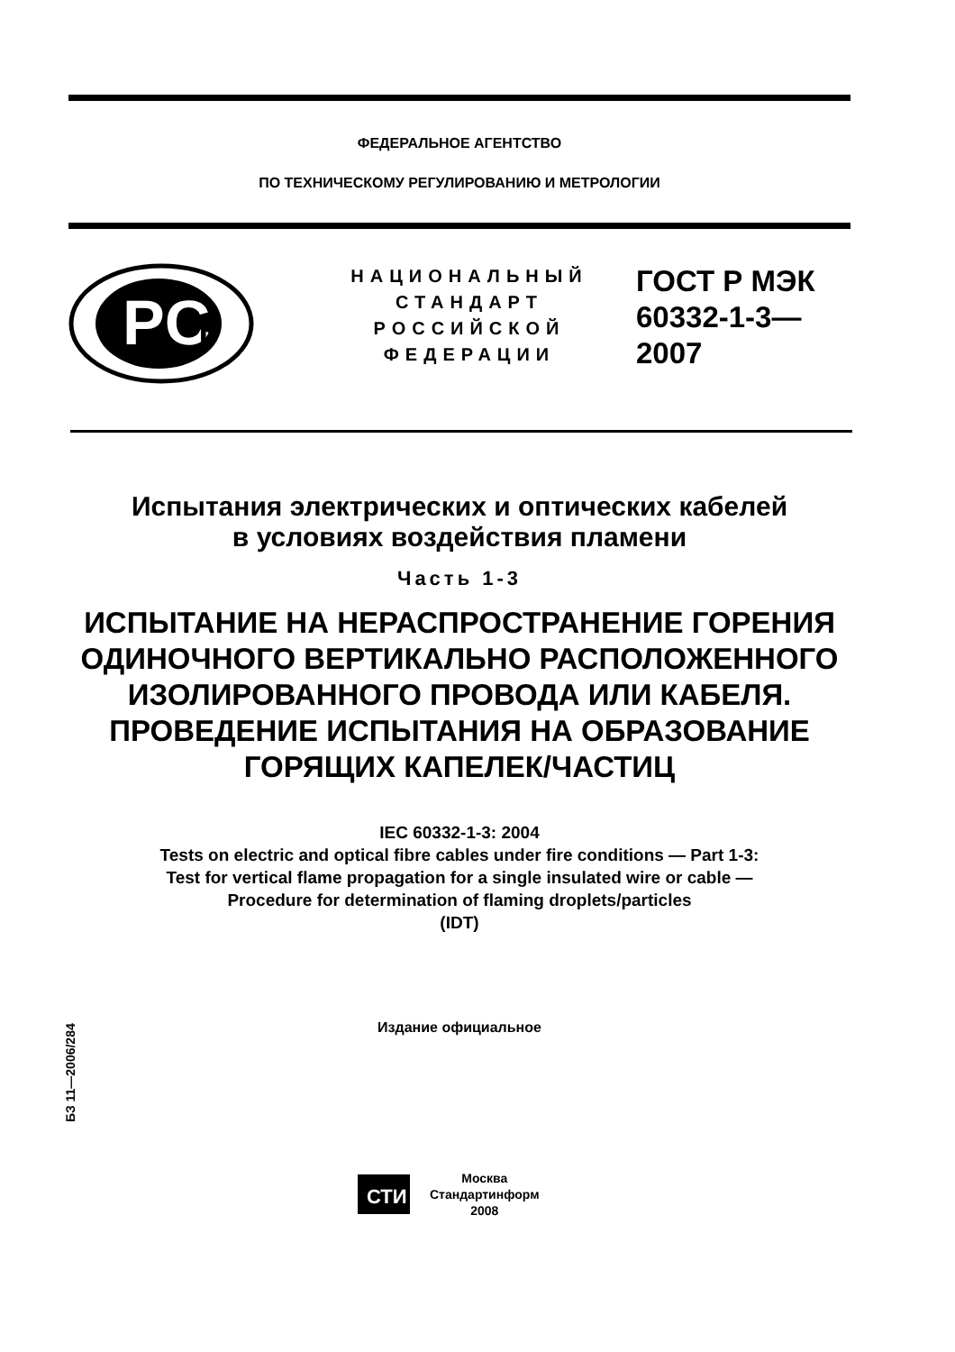ФЕДЕРАЛЬНОЕ АГЕНТСТВО
ПО ТЕХНИЧЕСКОМУ РЕГУЛИРОВАНИЮ И МЕТРОЛОГИИ
PC
т
НАЦИОНАЛЬНЫЙ
СТАНДАРТ
РОССИЙСКОЙ
ФЕДЕРАЦИИ
ГОСТ Р МЭК
60332-1-3—
2007
Испытания электрических и оптических кабелей
в условиях воздействия пламени
Часть 1-3
ИСПЫТАНИЕ НА НЕРАСПРОСТРАНЕНИЕ ГОРЕНИЯ ОДИНОЧНОГО ВЕРТИКАЛЬНО РАСПОЛОЖЕННОГО ИЗОЛИРОВАННОГО ПРОВОДА ИЛИ КАБЕЛЯ. ПРОВЕДЕНИЕ ИСПЫТАНИЯ НА ОБРАЗОВАНИЕ ГОРЯЩИХ КАПЕЛЕК/ЧАСТИЦ
IEC 60332-1-3: 2004
Tests on electric and optical fibre cables under fire conditions — Part 1-3:
Test for vertical flame propagation for a single insulated wire or cable —
Procedure for determination of flaming droplets/particles
(IDT)
Издание официальное
БЗ 11—2006/284
СТИ
Москва
Стандартинформ
2008